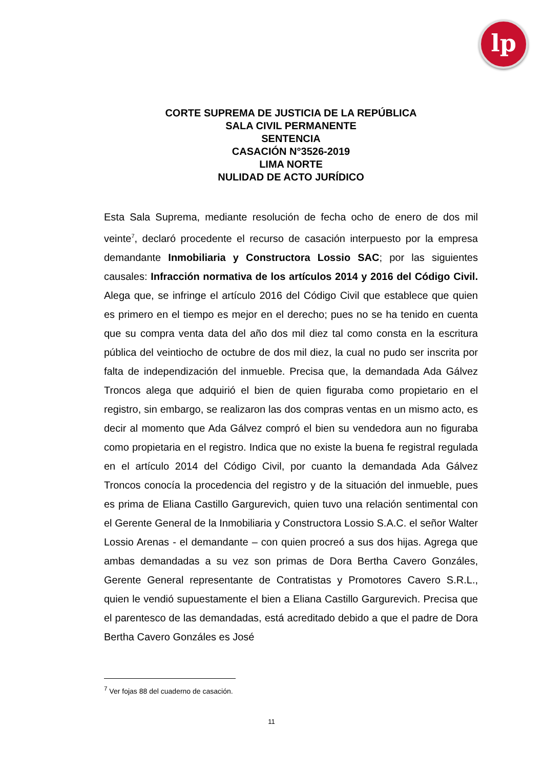lp
CORTE SUPREMA DE JUSTICIA DE LA REPÚBLICA
SALA CIVIL PERMANENTE
SENTENCIA
CASACIÓN N°3526-2019
LIMA NORTE
NULIDAD DE ACTO JURÍDICO
Esta Sala Suprema, mediante resolución de fecha ocho de enero de dos mil veinte<sup>7</sup>, declaró procedente el recurso de casación interpuesto por la empresa demandante Inmobiliaria y Constructora Lossio SAC; por las siguientes causales: Infracción normativa de los artículos 2014 y 2016 del Código Civil. Alega que, se infringe el artículo 2016 del Código Civil que establece que quien es primero en el tiempo es mejor en el derecho; pues no se ha tenido en cuenta que su compra venta data del año dos mil diez tal como consta en la escritura pública del veintiocho de octubre de dos mil diez, la cual no pudo ser inscrita por falta de independización del inmueble. Precisa que, la demandada Ada Gálvez Troncos alega que adquirió el bien de quien figuraba como propietario en el registro, sin embargo, se realizaron las dos compras ventas en un mismo acto, es decir al momento que Ada Gálvez compró el bien su vendedora aun no figuraba como propietaria en el registro. Indica que no existe la buena fe registral regulada en el artículo 2014 del Código Civil, por cuanto la demandada Ada Gálvez Troncos conocía la procedencia del registro y de la situación del inmueble, pues es prima de Eliana Castillo Gargurevich, quien tuvo una relación sentimental con el Gerente General de la Inmobiliaria y Constructora Lossio S.A.C. el señor Walter Lossio Arenas - el demandante – con quien procreó a sus dos hijas. Agrega que ambas demandadas a su vez son primas de Dora Bertha Cavero Gonzáles, Gerente General representante de Contratistas y Promotores Cavero S.R.L., quien le vendió supuestamente el bien a Eliana Castillo Gargurevich. Precisa que el parentesco de las demandadas, está acreditado debido a que el padre de Dora Bertha Cavero Gonzáles es José
<sup>7</sup> Ver fojas 88 del cuaderno de casación.
11